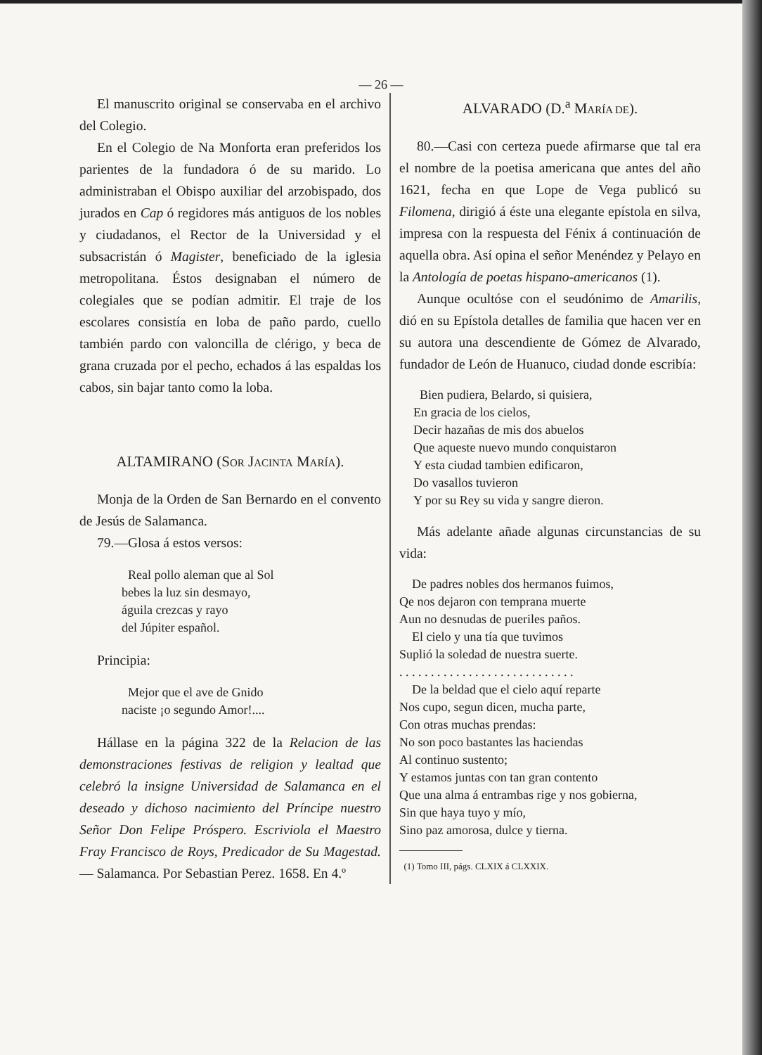— 26 —
El manuscrito original se conservaba en el archivo del Colegio.
En el Colegio de Na Monforta eran preferidos los parientes de la fundadora ó de su marido. Lo administraban el Obispo auxiliar del arzobispado, dos jurados en Cap ó regidores más antiguos de los nobles y ciudadanos, el Rector de la Universidad y el subsacristán ó Magister, beneficiado de la iglesia metropolitana. Éstos designaban el número de colegiales que se podían admitir. El traje de los escolares consistía en loba de paño pardo, cuello también pardo con valoncilla de clérigo, y beca de grana cruzada por el pecho, echados á las espaldas los cabos, sin bajar tanto como la loba.
ALTAMIRANO (SOR JACINTA MARÍA).
Monja de la Orden de San Bernardo en el convento de Jesús de Salamanca.
79.—Glosa á estos versos:
Real pollo aleman que al Sol
bebes la luz sin desmayo,
águila crezcas y rayo
del Júpiter español.
Principia:
Mejor que el ave de Gnido
naciste ¡o segundo Amor!....
Hállase en la página 322 de la Relacion de las demonstraciones festivas de religion y lealtad que celebró la insigne Universidad de Salamanca en el deseado y dichoso nacimiento del Príncipe nuestro Señor Don Felipe Próspero. Escriviola el Maestro Fray Francisco de Roys, Predicador de Su Magestad. — Salamanca. Por Sebastian Perez. 1658. En 4.º
ALVARADO (D.<sup>a</sup> MARÍA DE).
80.—Casi con certeza puede afirmarse que tal era el nombre de la poetisa americana que antes del año 1621, fecha en que Lope de Vega publicó su Filomena, dirigió á éste una elegante epístola en silva, impresa con la respuesta del Fénix á continuación de aquella obra. Así opina el señor Menéndez y Pelayo en la Antología de poetas hispano-americanos (1).
Aunque ocultóse con el seudónimo de Amarilis, dió en su Epístola detalles de familia que hacen ver en su autora una descendiente de Gómez de Alvarado, fundador de León de Huanuco, ciudad donde escribía:
Bien pudiera, Belardo, si quisiera,
En gracia de los cielos,
Decir hazañas de mis dos abuelos
Que aqueste nuevo mundo conquistaron
Y esta ciudad tambien edificaron,
Do vasallos tuvieron
Y por su Rey su vida y sangre dieron.
Más adelante añade algunas circunstancias de su vida:
De padres nobles dos hermanos fuimos,
Qe nos dejaron con temprana muerte
Aun no desnudas de pueriles paños.
El cielo y una tía que tuvimos
Suplió la soledad de nuestra suerte.
. . . . . . . . . . . . . . . . . . . . . . . . . . . .
De la beldad que el cielo aquí reparte
Nos cupo, segun dicen, mucha parte,
Con otras muchas prendas:
No son poco bastantes las haciendas
Al continuo sustento;
Y estamos juntas con tan gran contento
Que una alma á entrambas rige y nos gobierna,
Sin que haya tuyo y mío,
Sino paz amorosa, dulce y tierna.
(1) Tomo III, págs. CLXIX á CLXXIX.